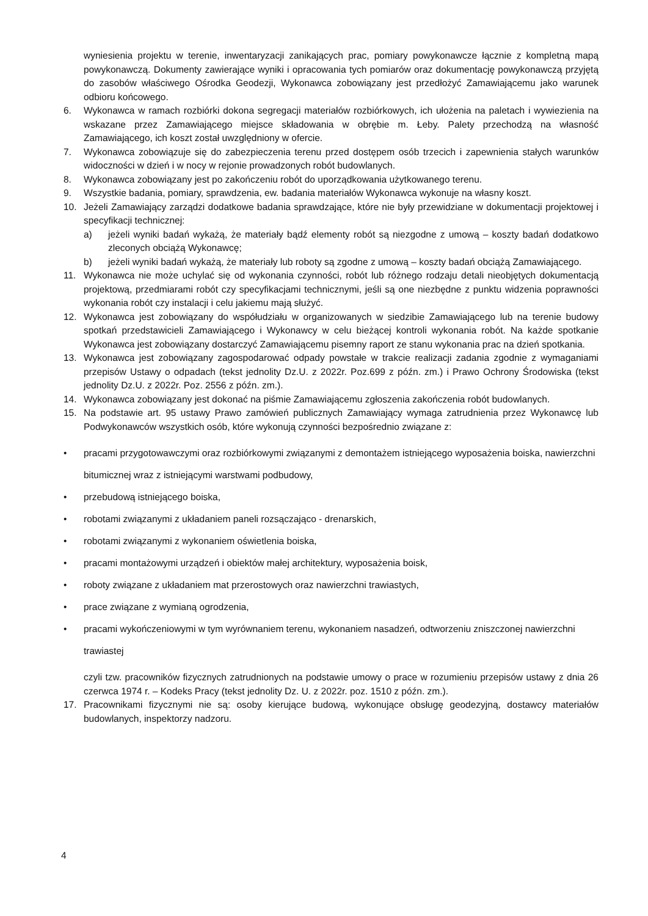wyniesienia projektu w terenie, inwentaryzacji zanikających prac, pomiary powykonawcze łącznie z kompletną mapą powykonawczą. Dokumenty zawierające wyniki i opracowania tych pomiarów oraz dokumentację powykonawczą przyjętą do zasobów właściwego Ośrodka Geodezji, Wykonawca zobowiązany jest przedłożyć Zamawiającemu jako warunek odbioru końcowego.
6. Wykonawca w ramach rozbiórki dokona segregacji materiałów rozbiórkowych, ich ułożenia na paletach i wywiezienia na wskazane przez Zamawiającego miejsce składowania w obrębie m. Łeby. Palety przechodzą na własność Zamawiającego, ich koszt został uwzględniony w ofercie.
7. Wykonawca zobowiązuje się do zabezpieczenia terenu przed dostępem osób trzecich i zapewnienia stałych warunków widoczności w dzień i w nocy w rejonie prowadzonych robót budowlanych.
8. Wykonawca zobowiązany jest po zakończeniu robót do uporządkowania użytkowanego terenu.
9. Wszystkie badania, pomiary, sprawdzenia, ew. badania materiałów Wykonawca wykonuje na własny koszt.
10. Jeżeli Zamawiający zarządzi dodatkowe badania sprawdzające, które nie były przewidziane w dokumentacji projektowej i specyfikacji technicznej:
a) jeżeli wyniki badań wykażą, że materiały bądź elementy robót są niezgodne z umową – koszty badań dodatkowo zleconych obciążą Wykonawcę;
b) jeżeli wyniki badań wykażą, że materiały lub roboty są zgodne z umową – koszty badań obciążą Zamawiającego.
11. Wykonawca nie może uchylać się od wykonania czynności, robót lub różnego rodzaju detali nieobjętych dokumentacją projektową, przedmiarami robót czy specyfikacjami technicznymi, jeśli są one niezbędne z punktu widzenia poprawności wykonania robót czy instalacji i celu jakiemu mają służyć.
12. Wykonawca jest zobowiązany do współudziału w organizowanych w siedzibie Zamawiającego lub na terenie budowy spotkań przedstawicieli Zamawiającego i Wykonawcy w celu bieżącej kontroli wykonania robót. Na każde spotkanie Wykonawca jest zobowiązany dostarczyć Zamawiającemu pisemny raport ze stanu wykonania prac na dzień spotkania.
13. Wykonawca jest zobowiązany zagospodarować odpady powstałe w trakcie realizacji zadania zgodnie z wymaganiami przepisów Ustawy o odpadach (tekst jednolity Dz.U. z 2022r. Poz.699 z późn. zm.) i Prawo Ochrony Środowiska (tekst jednolity Dz.U. z 2022r. Poz. 2556 z późn. zm.).
14. Wykonawca zobowiązany jest dokonać na piśmie Zamawiającemu zgłoszenia zakończenia robót budowlanych.
15. Na podstawie art. 95 ustawy Prawo zamówień publicznych Zamawiający wymaga zatrudnienia przez Wykonawcę lub Podwykonawców wszystkich osób, które wykonują czynności bezpośrednio związane z:
• pracami przygotowawczymi oraz rozbiórkowymi związanymi z demontażem istniejącego wyposażenia boiska, nawierzchni bitumicznej wraz z istniejącymi warstwami podbudowy,
• przebudową istniejącego boiska,
• robotami związanymi z układaniem paneli rozsączająco - drenarskich,
• robotami związanymi z wykonaniem oświetlenia boiska,
• pracami montażowymi urządzeń i obiektów małej architektury, wyposażenia boisk,
• roboty związane z układaniem mat przerostowych oraz nawierzchni trawiastych,
• prace związane z wymianą ogrodzenia,
• pracami wykończeniowymi w tym wyrównaniem terenu, wykonaniem nasadzeń, odtworzeniu zniszczonej nawierzchni trawiastej
czyli tzw. pracowników fizycznych zatrudnionych na podstawie umowy o prace w rozumieniu przepisów ustawy z dnia 26 czerwca 1974 r. – Kodeks Pracy (tekst jednolity Dz. U. z 2022r. poz. 1510 z późn. zm.).
17. Pracownikami fizycznymi nie są: osoby kierujące budową, wykonujące obsługę geodezyjną, dostawcy materiałów budowlanych, inspektorzy nadzoru.
4